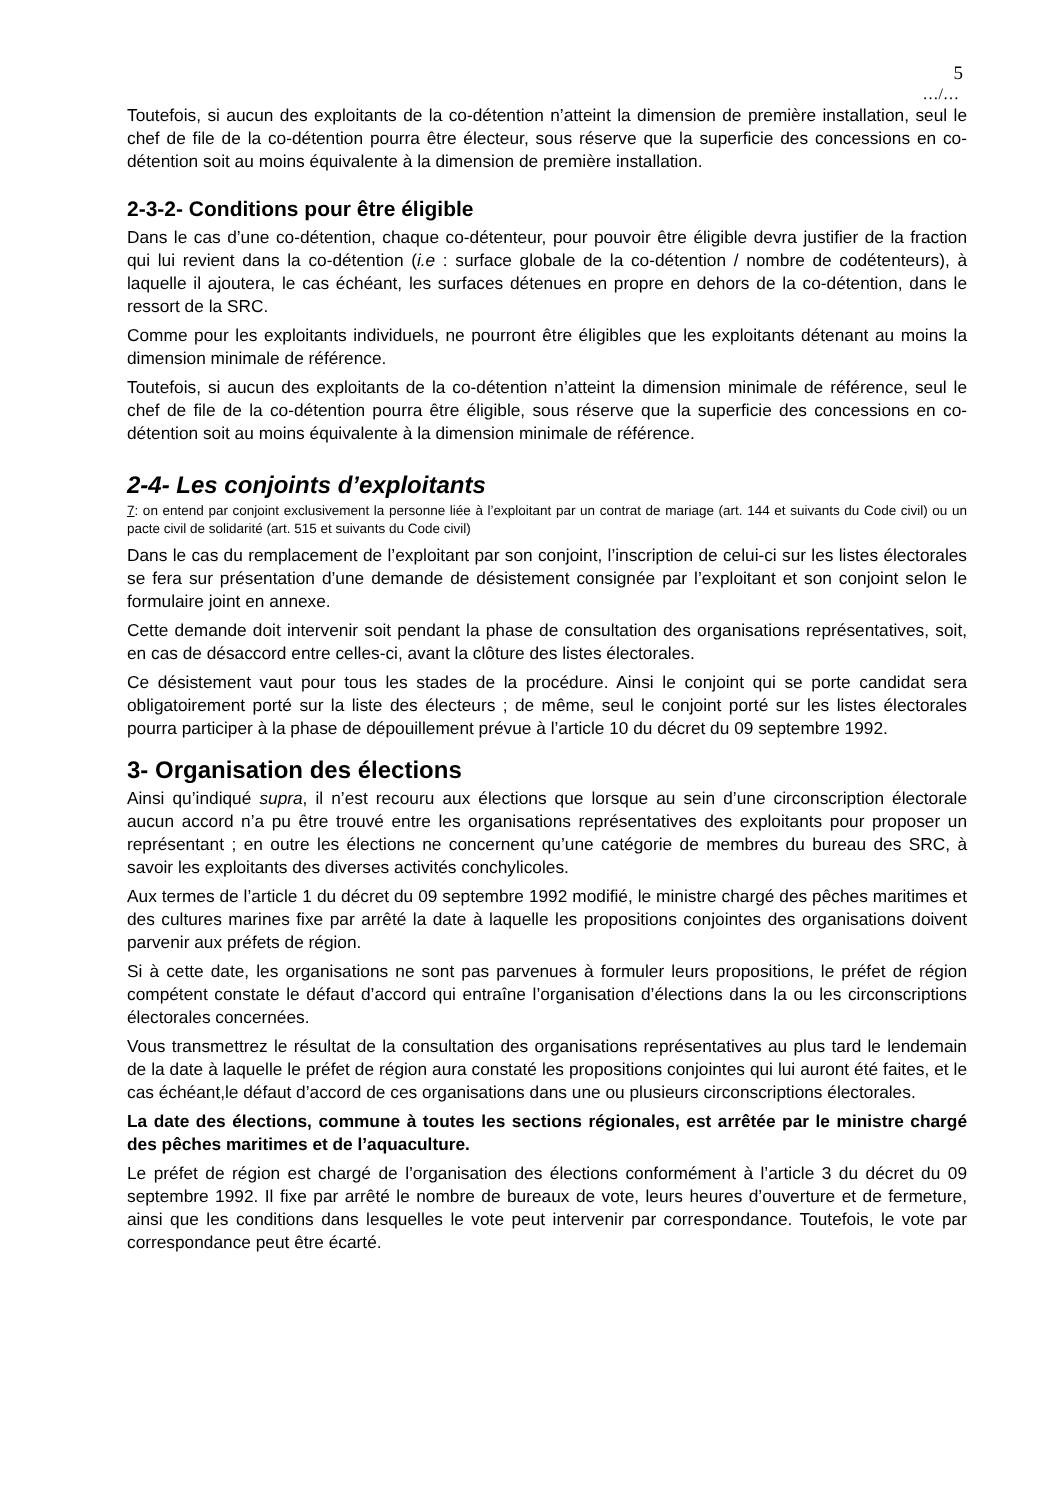5
…/…
Toutefois, si aucun des exploitants de la co-détention n’atteint la dimension de première installation, seul le chef de file de la co-détention pourra être électeur, sous réserve que la superficie des concessions en co-détention soit au moins équivalente à la dimension de première installation.
2-3-2- Conditions pour être éligible
Dans le cas d’une co-détention, chaque co-détenteur, pour pouvoir être éligible devra justifier de la fraction qui lui revient dans la co-détention (i.e : surface globale de la co-détention / nombre de codétenteurs), à laquelle il ajoutera, le cas échéant, les surfaces détenues en propre en dehors de la co-détention, dans le ressort de la SRC.
Comme pour les exploitants individuels, ne pourront être éligibles que les exploitants détenant au moins la dimension minimale de référence.
Toutefois, si aucun des exploitants de la co-détention n’atteint la dimension minimale de référence, seul le chef de file de la co-détention pourra être éligible, sous réserve que la superficie des concessions en co-détention soit au moins équivalente à la dimension minimale de référence.
2-4- Les conjoints d’exploitants
7: on entend par conjoint exclusivement la personne liée à l’exploitant par un contrat de mariage (art. 144 et suivants du Code civil) ou un pacte civil de solidarité (art. 515 et suivants du Code civil)
Dans le cas du remplacement de l’exploitant par son conjoint, l’inscription de celui-ci sur les listes électorales se fera sur présentation d’une demande de désistement consignée par l’exploitant et son conjoint selon le formulaire joint en annexe.
Cette demande doit intervenir soit pendant la phase de consultation des organisations représentatives, soit, en cas de désaccord entre celles-ci, avant la clôture des listes électorales.
Ce désistement vaut pour tous les stades de la procédure. Ainsi le conjoint qui se porte candidat sera obligatoirement porté sur la liste des électeurs ; de même, seul le conjoint porté sur les listes électorales pourra participer à la phase de dépouillement prévue à l’article 10 du décret du 09 septembre 1992.
3- Organisation des élections
Ainsi qu’indiqué supra, il n’est recouru aux élections que lorsque au sein d’une circonscription électorale aucun accord n’a pu être trouvé entre les organisations représentatives des exploitants pour proposer un représentant ; en outre les élections ne concernent qu’une catégorie de membres du bureau des SRC, à savoir les exploitants des diverses activités conchylicoles.
Aux termes de l’article 1 du décret du 09 septembre 1992 modifié, le ministre chargé des pêches maritimes et des cultures marines fixe par arrêté la date à laquelle les propositions conjointes des organisations doivent parvenir aux préfets de région.
Si à cette date, les organisations ne sont pas parvenues à formuler leurs propositions, le préfet de région compétent constate le défaut d’accord qui entraîne l’organisation d’élections dans la ou les circonscriptions électorales concernées.
Vous transmettrez le résultat de la consultation des organisations représentatives au plus tard le lendemain de la date à laquelle le préfet de région aura constaté les propositions conjointes qui lui auront été faites, et le cas échéant,le défaut d’accord de ces organisations dans une ou plusieurs circonscriptions électorales.
La date des élections, commune à toutes les sections régionales, est arrêtée par le ministre chargé des pêches maritimes et de l’aquaculture.
Le préfet de région est chargé de l’organisation des élections conformément à l’article 3 du décret du 09 septembre 1992. Il fixe par arrêté le nombre de bureaux de vote, leurs heures d’ouverture et de fermeture, ainsi que les conditions dans lesquelles le vote peut intervenir par correspondance. Toutefois, le vote par correspondance peut être écarté.